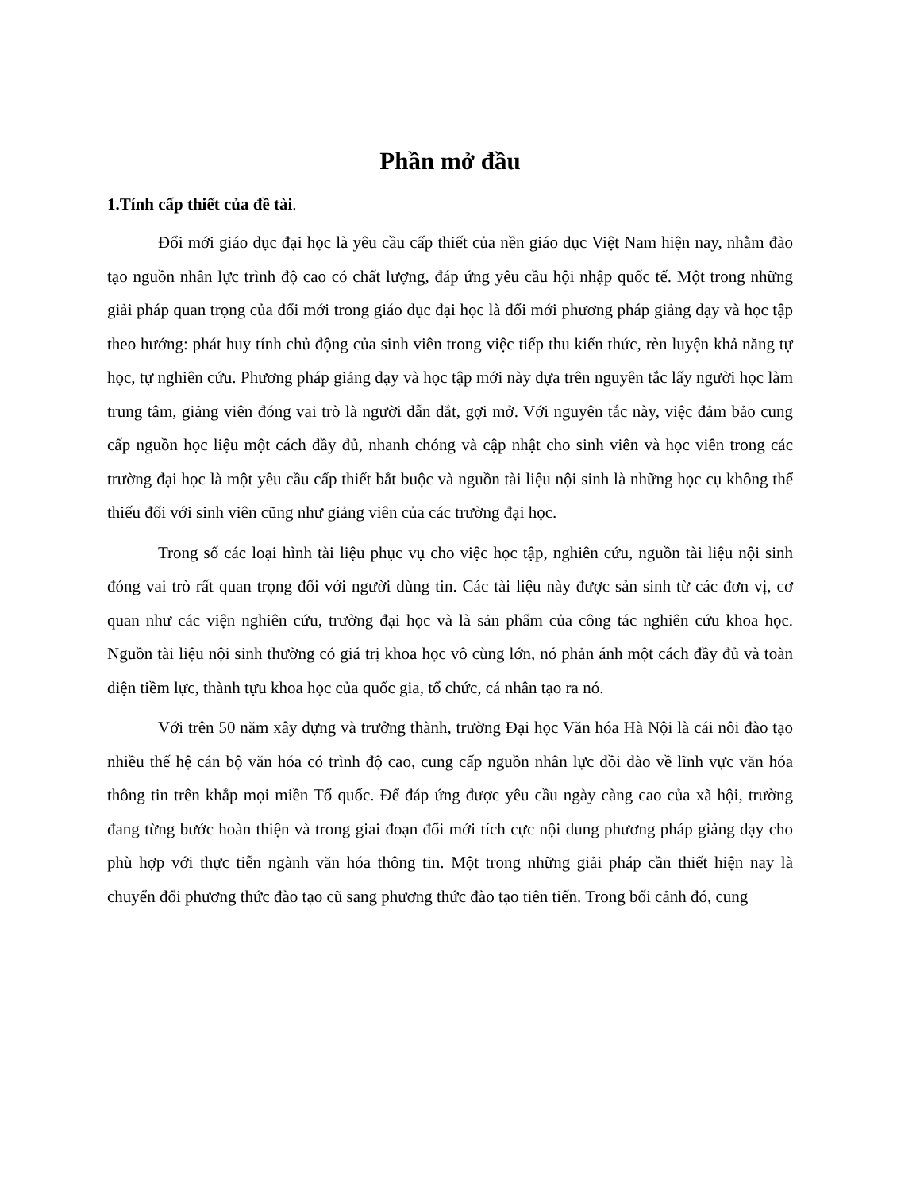Phần mở đầu
1.Tính cấp thiết của đề tài.
Đổi mới giáo dục đại học là yêu cầu cấp thiết của nền giáo dục Việt Nam hiện nay, nhằm đào tạo nguồn nhân lực trình độ cao có chất lượng, đáp ứng yêu cầu hội nhập quốc tế. Một trong những giải pháp quan trọng của đổi mới trong giáo dục đại học là đổi mới phương pháp giảng dạy và học tập theo hướng: phát huy tính chủ động của sinh viên trong việc tiếp thu kiến thức, rèn luyện khả năng tự học, tự nghiên cứu. Phương pháp giảng dạy và học tập mới này dựa trên nguyên tắc lấy người học làm trung tâm, giảng viên đóng vai trò là người dẫn dắt, gợi mở. Với nguyên tắc này, việc đảm bảo cung cấp nguồn học liệu một cách đầy đủ, nhanh chóng và cập nhật cho sinh viên và học viên trong các trường đại học là một yêu cầu cấp thiết bắt buộc và nguồn tài liệu nội sinh là những học cụ không thể thiếu đối với sinh viên cũng như giảng viên của các trường đại học.
Trong số các loại hình tài liệu phục vụ cho việc học tập, nghiên cứu, nguồn tài liệu nội sinh đóng vai trò rất quan trọng đối với người dùng tin. Các tài liệu này được sản sinh từ các đơn vị, cơ quan như các viện nghiên cứu, trường đại học và là sản phẩm của công tác nghiên cứu khoa học. Nguồn tài liệu nội sinh thường có giá trị khoa học vô cùng lớn, nó phản ánh một cách đầy đủ và toàn diện tiềm lực, thành tựu khoa học của quốc gia, tổ chức, cá nhân tạo ra nó.
Với trên 50 năm xây dựng và trưởng thành, trường Đại học Văn hóa Hà Nội là cái nôi đào tạo nhiều thế hệ cán bộ văn hóa có trình độ cao, cung cấp nguồn nhân lực dồi dào về lĩnh vực văn hóa thông tin trên khắp mọi miền Tổ quốc. Để đáp ứng được yêu cầu ngày càng cao của xã hội, trường đang từng bước hoàn thiện và trong giai đoạn đổi mới tích cực nội dung phương pháp giảng dạy cho phù hợp với thực tiễn ngành văn hóa thông tin. Một trong những giải pháp cần thiết hiện nay là chuyển đổi phương thức đào tạo cũ sang phương thức đào tạo tiên tiến. Trong bối cảnh đó, cung